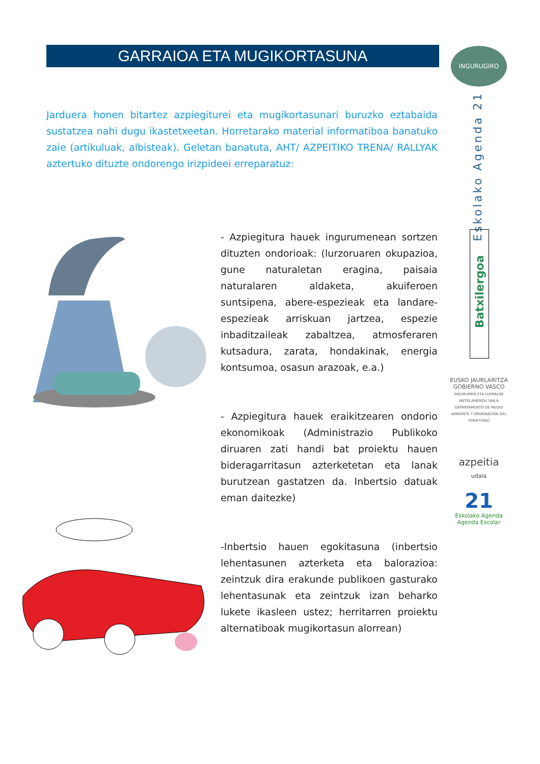GARRAIOA ETA MUGIKORTASUNA
Jarduera honen bitartez azpiegiturei eta mugikortasunari buruzko eztabaida sustatzea nahi dugu ikastetxeetan. Horretarako material informatiboa banatuko zaie (artikuluak, albisteak). Geletan banatuta, AHT/ AZPEITIKO TRENA/ RALLYAK aztertuko dituzte ondorengo irizpideei erreparatuz:
- Azpiegitura hauek ingurumenean sortzen dituzten ondorioak: (lurzoruaren okupazioa, gune naturaletan eragina, paisaia naturalaren aldaketa, akuiferoen suntsipena, abere-espezieak eta landare-espezieak arriskuan jartzea, espezie inbaditzaileak zabaltzea, atmosferaren kutsadura, zarata, hondakinak, energia kontsumoa, osasun arazoak, e.a.)
- Azpiegitura hauek eraikitzearen ondorio ekonomikoak (Administrazio Publikoko diruaren zati handi bat proiektu hauen bideragarritasun azterketetan eta lanak burutzean gastatzen da. Inbertsio datuak eman daitezke)
-Inbertsio hauen egokitasuna (inbertsio lehentasunen azterketa eta balorazioa: zeintzuk dira erakunde publikoen gasturako lehentasunak eta zeintzuk izan beharko lukete ikasleen ustez; herritarren proiektu alternatiboak mugikortasun alorrean)
INGURUGIRO
Eskolako Agenda 21
Batxilergoa
EUSKO JAURLARITZA
GOBIERNO VASCO
INGURUMEN ETA LURRALDE ANTOLAMENDU SAILA
DEPARTAMENTO DE MEDIO AMBIENTE Y ORDENACIÓN DEL TERRITORIO
azpeitia
udala
21
Eskolako Agenda
Agenda Escolar